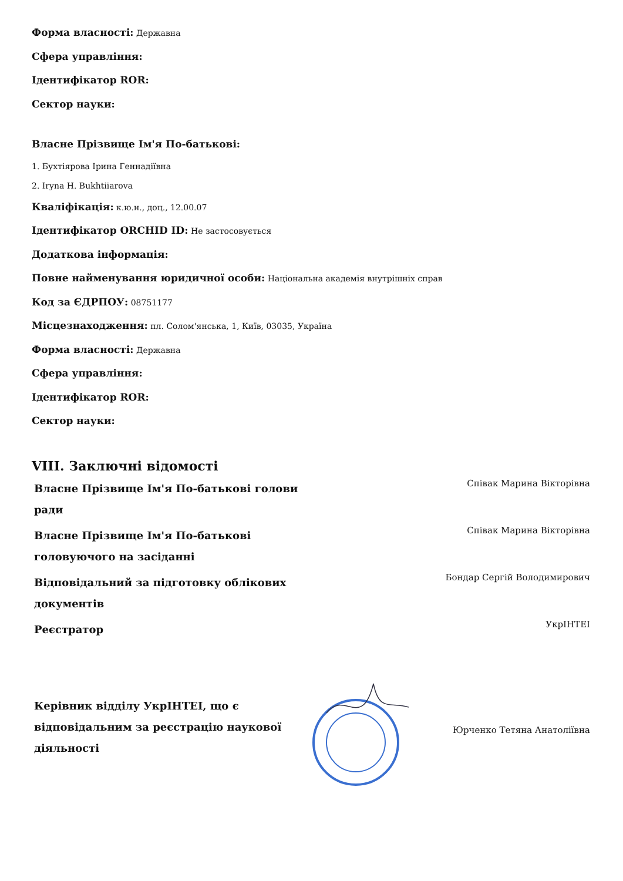Форма власності: Державна
Сфера управління:
Ідентифікатор ROR:
Сектор науки:
Власне Прізвище Ім'я По-батькові:
1. Бухтіярова Ірина Геннадіївна
2. Iryna H. Bukhtiiarova
Кваліфікація: к.ю.н., доц., 12.00.07
Ідентифікатор ORCHID ID: Не застосовується
Додаткова інформація:
Повне найменування юридичної особи: Національна академія внутрішніх справ
Код за ЄДРПОУ: 08751177
Місцезнаходження: пл. Солом'янська, 1, Київ, 03035, Україна
Форма власності: Державна
Сфера управління:
Ідентифікатор ROR:
Сектор науки:
VIII. Заключні відомості
| Власне Прізвище Ім'я По-батькові голови ради | | Співак Марина Вікторівна |
| Власне Прізвище Ім'я По-батькові головуючого на засіданні | | Співак Марина Вікторівна |
| Відповідальний за підготовку облікових документів | | Бондар Сергій Володимирович |
| Реєстратор | | УкрІНТЕІ |
| Керівник відділу УкрІНТЕІ, що є відповідальним за реєстрацію наукової діяльності | | Юрченко Тетяна Анатоліївна |